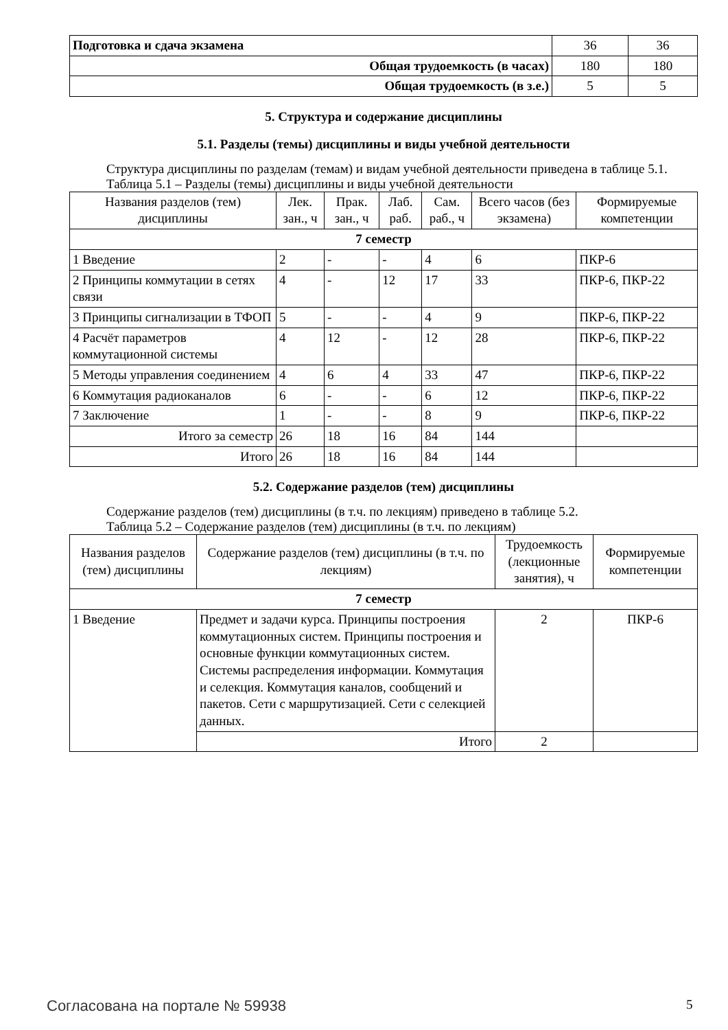| Подготовка и сдача экзамена | 36 | 36 |
| Общая трудоемкость (в часах) | 180 | 180 |
| Общая трудоемкость (в з.е.) | 5 | 5 |
5. Структура и содержание дисциплины
5.1. Разделы (темы) дисциплины и виды учебной деятельности
Структура дисциплины по разделам (темам) и видам учебной деятельности приведена в таблице 5.1.
Таблица 5.1 – Разделы (темы) дисциплины и виды учебной деятельности
| Названия разделов (тем) дисциплины | Лек. зан., ч | Прак. зан., ч | Лаб. раб. | Сам. раб., ч | Всего часов (без экзамена) | Формируемые компетенции |
| --- | --- | --- | --- | --- | --- | --- |
| 7 семестр | | | | | | |
| 1 Введение | 2 | - | - | 4 | 6 | ПКР-6 |
| 2 Принципы коммутации в сетях связи | 4 | - | 12 | 17 | 33 | ПКР-6, ПКР-22 |
| 3 Принципы сигнализации в ТФОП | 5 | - | - | 4 | 9 | ПКР-6, ПКР-22 |
| 4 Расчёт параметров коммутационной системы | 4 | 12 | - | 12 | 28 | ПКР-6, ПКР-22 |
| 5 Методы управления соединением | 4 | 6 | 4 | 33 | 47 | ПКР-6, ПКР-22 |
| 6 Коммутация радиоканалов | 6 | - | - | 6 | 12 | ПКР-6, ПКР-22 |
| 7 Заключение | 1 | - | - | 8 | 9 | ПКР-6, ПКР-22 |
| Итого за семестр | 26 | 18 | 16 | 84 | 144 | |
| Итого | 26 | 18 | 16 | 84 | 144 | |
5.2. Содержание разделов (тем) дисциплины
Содержание разделов (тем) дисциплины (в т.ч. по лекциям) приведено в таблице 5.2.
Таблица 5.2 – Содержание разделов (тем) дисциплины (в т.ч. по лекциям)
| Названия разделов (тем) дисциплины | Содержание разделов (тем) дисциплины (в т.ч. по лекциям) | Трудоемкость (лекционные занятия), ч | Формируемые компетенции |
| --- | --- | --- | --- |
| 7 семестр | | | |
| 1 Введение | Предмет и задачи курса. Принципы построения коммутационных систем. Принципы построения и основные функции коммутационных систем. Системы распределения информации. Коммутация и селекция. Коммутация каналов, сообщений и пакетов. Сети с маршрутизацией. Сети с селекцией данных. | 2 | ПКР-6 |
| | Итого | 2 | |
Согласована на портале № 59938 5